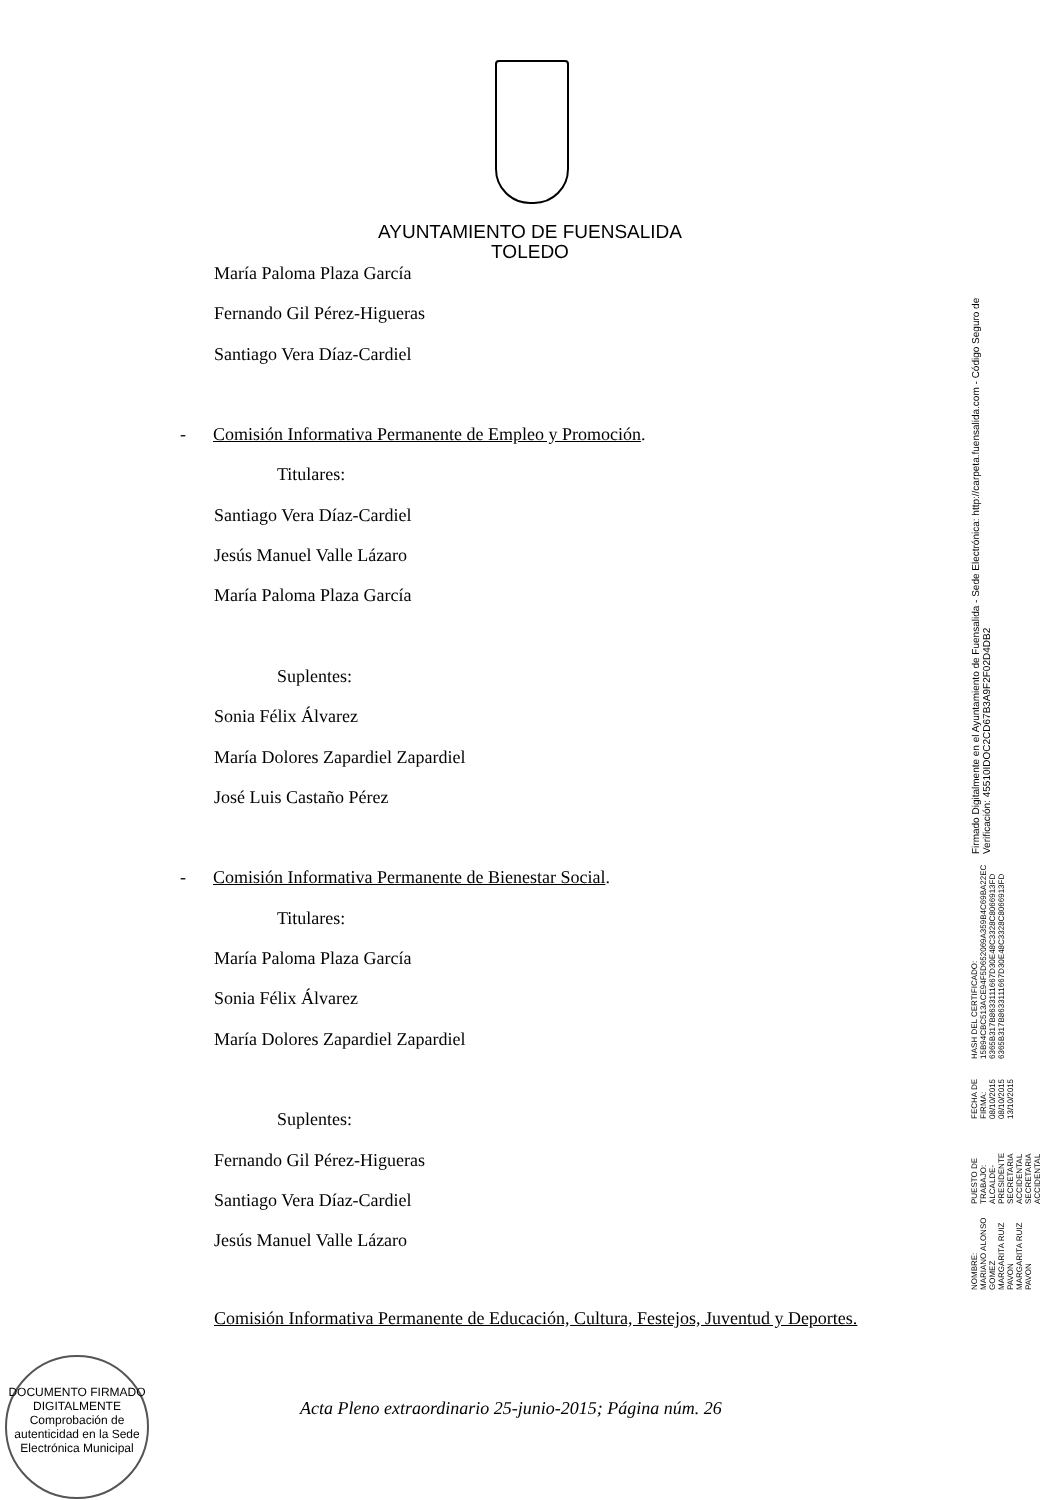AYUNTAMIENTO DE FUENSALIDA
TOLEDO
María Paloma Plaza García
Fernando Gil Pérez-Higueras
Santiago Vera Díaz-Cardiel
- Comisión Informativa Permanente de Empleo y Promoción.
Titulares:
Santiago Vera Díaz-Cardiel
Jesús Manuel Valle Lázaro
María Paloma Plaza García
Suplentes:
Sonia Félix Álvarez
María Dolores Zapardiel Zapardiel
José Luis Castaño Pérez
- Comisión Informativa Permanente de Bienestar Social.
Titulares:
María Paloma Plaza García
Sonia Félix Álvarez
María Dolores Zapardiel Zapardiel
Suplentes:
Fernando Gil Pérez-Higueras
Santiago Vera Díaz-Cardiel
Jesús Manuel Valle Lázaro
Comisión Informativa Permanente de Educación, Cultura, Festejos, Juventud y Deportes.
DOCUMENTO FIRMADO DIGITALMENTE
Comprobación de autenticidad en la Sede Electrónica Municipal
Acta Pleno extraordinario 25-junio-2015; Página núm. 26
NOMBRE:
MARIANO ALONSO GOMEZ
MARGARITA RUIZ PAVON
MARGARITA RUIZ PAVON
PUESTO DE TRABAJO:
ALCALDE-PRESIDENTE
SECRETARIA ACCIDENTAL
SECRETARIA ACCIDENTAL
FECHA DE FIRMA:
08/10/2015
08/10/2015
13/10/2015
HASH DEL CERTIFICADO:
15B94CBC513ACE94F5D652069A359B4C69BA22EC
6365B317B8633111667D30E48C3328C8066913FD
6365B317B8633111667D30E48C3328C8066913FD
Firmado Digitalmente en el Ayuntamiento de Fuensalida - Sede Electrónica: http://carpeta.fuensalida.com - Código Seguro de Verificación: 45510IDOC2CD67B3A9F2F02D4DB2